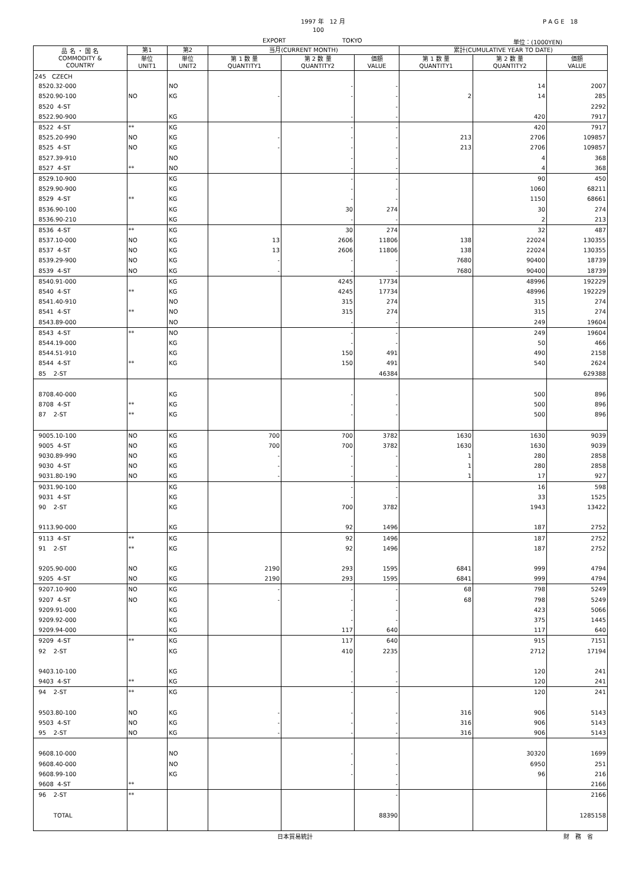1997 年　12 月 P A G E　18
100
EXPORT TOKYO 単位：(1000YEN)
| 品 名 ・ 国 名 COMMODITY & COUNTRY | 第1 | 第2 | 当月(CURRENT MONTH) | | | 累計(CUMULATIVE YEAR TO DATE) | | |
| --- | --- | --- | --- | --- | --- | --- | --- | --- |
| | 単位 UNIT1 | 単位 UNIT2 | 第 1 数 量 QUANTITY1 | 第 2 数 量 QUANTITY2 | 価額 VALUE | 第 1 数 量 QUANTITY1 | 第 2 数 量 QUANTITY2 | 価額 VALUE |
| 245 CZECH | | | | | | | | |
| 8520.32-000 | | NO | | - | - | | 14 | 2007 |
| 8520.90-100 | NO | KG | - | - | - | 2 | 14 | 285 |
| 8520 4-ST | | | | | - | | | 2292 |
| 8522.90-900 | | KG | | - | - | | 420 | 7917 |
| 8522 4-ST | ** | KG | | - | - | | 420 | 7917 |
| 8525.20-990 | NO | KG | - | - | - | 213 | 2706 | 109857 |
| 8525 4-ST | NO | KG | - | - | - | 213 | 2706 | 109857 |
| 8527.39-910 | | NO | | - | - | | 4 | 368 |
| 8527 4-ST | ** | NO | | - | - | | 4 | 368 |
| 8529.10-900 | | KG | | - | - | | 90 | 450 |
| 8529.90-900 | | KG | | - | - | | 1060 | 68211 |
| 8529 4-ST | ** | KG | | - | - | | 1150 | 68661 |
| 8536.90-100 | | KG | | 30 | 274 | | 30 | 274 |
| 8536.90-210 | | KG | | - | - | | 2 | 213 |
| 8536 4-ST | ** | KG | | 30 | 274 | | 32 | 487 |
| 8537.10-000 | NO | KG | 13 | 2606 | 11806 | 138 | 22024 | 130355 |
| 8537 4-ST | NO | KG | 13 | 2606 | 11806 | 138 | 22024 | 130355 |
| 8539.29-900 | NO | KG | - | - | - | 7680 | 90400 | 18739 |
| 8539 4-ST | NO | KG | - | - | - | 7680 | 90400 | 18739 |
| 8540.91-000 | | KG | | 4245 | 17734 | | 48996 | 192229 |
| 8540 4-ST | ** | KG | | 4245 | 17734 | | 48996 | 192229 |
| 8541.40-910 | | NO | | 315 | 274 | | 315 | 274 |
| 8541 4-ST | ** | NO | | 315 | 274 | | 315 | 274 |
| 8543.89-000 | | NO | | - | - | | 249 | 19604 |
| 8543 4-ST | ** | NO | | - | - | | 249 | 19604 |
| 8544.19-000 | | KG | | - | - | | 50 | 466 |
| 8544.51-910 | | KG | | 150 | 491 | | 490 | 2158 |
| 8544 4-ST | ** | KG | | 150 | 491 | | 540 | 2624 |
| 85 2-ST | | | | | 46384 | | | 629388 |
| 8708.40-000 | | KG | | - | - | | 500 | 896 |
| 8708 4-ST | ** | KG | | - | - | | 500 | 896 |
| 87 2-ST | ** | KG | | - | - | | 500 | 896 |
| 9005.10-100 | NO | KG | 700 | 700 | 3782 | 1630 | 1630 | 9039 |
| 9005 4-ST | NO | KG | 700 | 700 | 3782 | 1630 | 1630 | 9039 |
| 9030.89-990 | NO | KG | - | - | - | 1 | 280 | 2858 |
| 9030 4-ST | NO | KG | - | - | - | 1 | 280 | 2858 |
| 9031.80-190 | NO | KG | - | - | - | 1 | 17 | 927 |
| 9031.90-100 | | KG | | - | - | | 16 | 598 |
| 9031 4-ST | | KG | | - | - | | 33 | 1525 |
| 90 2-ST | | KG | | 700 | 3782 | | 1943 | 13422 |
| 9113.90-000 | | KG | | 92 | 1496 | | 187 | 2752 |
| 9113 4-ST | ** | KG | | 92 | 1496 | | 187 | 2752 |
| 91 2-ST | ** | KG | | 92 | 1496 | | 187 | 2752 |
| 9205.90-000 | NO | KG | 2190 | 293 | 1595 | 6841 | 999 | 4794 |
| 9205 4-ST | NO | KG | 2190 | 293 | 1595 | 6841 | 999 | 4794 |
| 9207.10-900 | NO | KG | - | - | - | 68 | 798 | 5249 |
| 9207 4-ST | NO | KG | - | - | - | 68 | 798 | 5249 |
| 9209.91-000 | | KG | | - | - | | 423 | 5066 |
| 9209.92-000 | | KG | | - | - | | 375 | 1445 |
| 9209.94-000 | | KG | | 117 | 640 | | 117 | 640 |
| 9209 4-ST | ** | KG | | 117 | 640 | | 915 | 7151 |
| 92 2-ST | | KG | | 410 | 2235 | | 2712 | 17194 |
| 9403.10-100 | | KG | | - | - | | 120 | 241 |
| 9403 4-ST | ** | KG | | - | - | | 120 | 241 |
| 94 2-ST | ** | KG | | - | - | | 120 | 241 |
| 9503.80-100 | NO | KG | - | - | - | 316 | 906 | 5143 |
| 9503 4-ST | NO | KG | - | - | - | 316 | 906 | 5143 |
| 95 2-ST | NO | KG | - | - | - | 316 | 906 | 5143 |
| 9608.10-000 | | NO | | - | - | | 30320 | 1699 |
| 9608.40-000 | | NO | | - | - | | 6950 | 251 |
| 9608.99-100 | | KG | | - | - | | 96 | 216 |
| 9608 4-ST | ** | | | | - | | | 2166 |
| 96 2-ST | ** | | | | - | | | 2166 |
| TOTAL | | | | | 88390 | | | 1285158 |
日本貿易統計 財　務　省